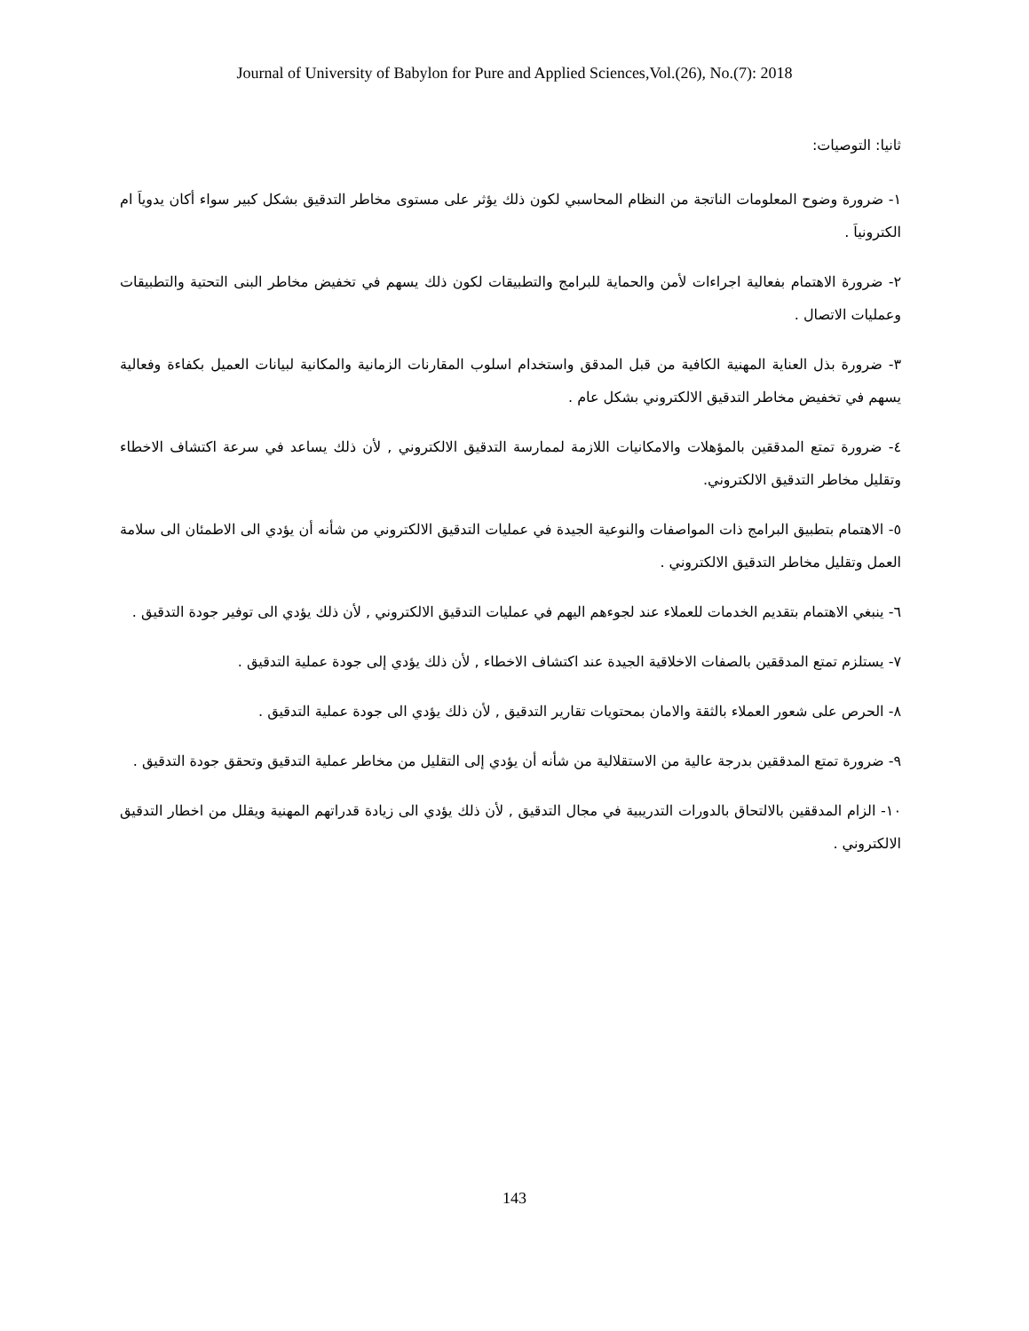Journal of University of Babylon for Pure and Applied Sciences,Vol.(26), No.(7): 2018
ثانيا: التوصيات:
١- ضرورة وضوح المعلومات الناتجة من النظام المحاسبي لكون ذلك يؤثر على مستوى مخاطر التدقيق بشكل كبير سواء أكان يدوياَ ام الكترونياَ .
٢- ضرورة الاهتمام بفعالية اجراءات لأمن والحماية للبرامج والتطبيقات لكون ذلك يسهم في تخفيض مخاطر البنى التحتية والتطبيقات وعمليات الاتصال .
٣- ضرورة بذل العناية المهنية الكافية من قبل المدقق واستخدام اسلوب المقارنات الزمانية والمكانية لبيانات العميل بكفاءة وفعالية يسهم في تخفيض مخاطر التدقيق الالكتروني بشكل عام .
٤- ضرورة تمتع المدققين بالمؤهلات والامكانيات اللازمة لممارسة التدقيق الالكتروني , لأن ذلك يساعد في سرعة اكتشاف الاخطاء وتقليل مخاطر التدقيق الالكتروني.
٥- الاهتمام بتطبيق البرامج ذات المواصفات والنوعية الجيدة في عمليات التدقيق الالكتروني من شأنه أن يؤدي الى الاطمئان الى سلامة العمل وتقليل مخاطر التدقيق الالكتروني .
٦- ينبغي الاهتمام بتقديم الخدمات للعملاء عند لجوءهم اليهم في عمليات التدقيق الالكتروني , لأن ذلك يؤدي الى توفير جودة التدقيق .
٧- يستلزم تمتع المدققين بالصفات الاخلاقية الجيدة عند اكتشاف الاخطاء , لأن ذلك يؤدي إلى جودة عملية التدقيق .
٨- الحرص على شعور العملاء بالثقة والامان بمحتويات تقارير التدقيق , لأن ذلك يؤدي الى جودة عملية التدقيق .
٩- ضرورة تمتع المدققين بدرجة عالية من الاستقلالية من شأنه أن يؤدي إلى التقليل من مخاطر عملية التدقيق وتحقق جودة التدقيق .
١٠- الزام المدققين بالالتحاق بالدورات التدريبية في مجال التدقيق , لأن ذلك يؤدي الى زيادة قدراتهم المهنية ويقلل من اخطار التدقيق الالكتروني .
143